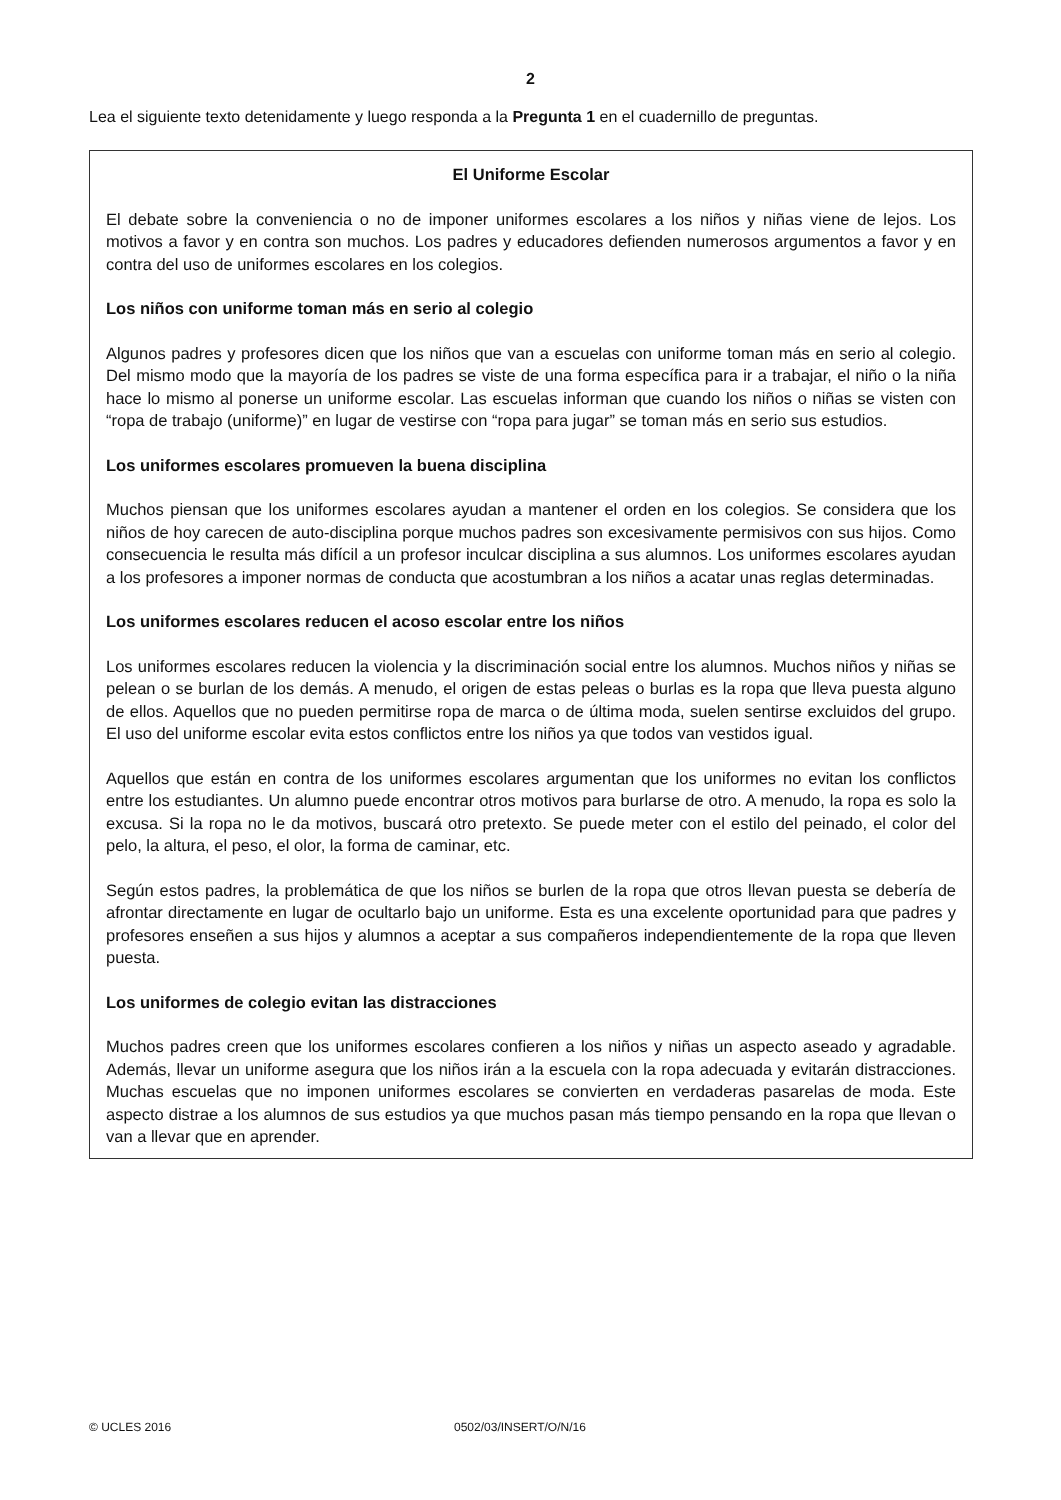2
Lea el siguiente texto detenidamente y luego responda a la Pregunta 1 en el cuadernillo de preguntas.
El Uniforme Escolar
El debate sobre la conveniencia o no de imponer uniformes escolares a los niños y niñas viene de lejos. Los motivos a favor y en contra son muchos. Los padres y educadores defienden numerosos argumentos a favor y en contra del uso de uniformes escolares en los colegios.
Los niños con uniforme toman más en serio al colegio
Algunos padres y profesores dicen que los niños que van a escuelas con uniforme toman más en serio al colegio. Del mismo modo que la mayoría de los padres se viste de una forma específica para ir a trabajar, el niño o la niña hace lo mismo al ponerse un uniforme escolar. Las escuelas informan que cuando los niños o niñas se visten con “ropa de trabajo (uniforme)” en lugar de vestirse con “ropa para jugar” se toman más en serio sus estudios.
Los uniformes escolares promueven la buena disciplina
Muchos piensan que los uniformes escolares ayudan a mantener el orden en los colegios. Se considera que los niños de hoy carecen de auto-disciplina porque muchos padres son excesivamente permisivos con sus hijos. Como consecuencia le resulta más difícil a un profesor inculcar disciplina a sus alumnos. Los uniformes escolares ayudan a los profesores a imponer normas de conducta que acostumbran a los niños a acatar unas reglas determinadas.
Los uniformes escolares reducen el acoso escolar entre los niños
Los uniformes escolares reducen la violencia y la discriminación social entre los alumnos. Muchos niños y niñas se pelean o se burlan de los demás. A menudo, el origen de estas peleas o burlas es la ropa que lleva puesta alguno de ellos. Aquellos que no pueden permitirse ropa de marca o de última moda, suelen sentirse excluidos del grupo. El uso del uniforme escolar evita estos conflictos entre los niños ya que todos van vestidos igual.
Aquellos que están en contra de los uniformes escolares argumentan que los uniformes no evitan los conflictos entre los estudiantes. Un alumno puede encontrar otros motivos para burlarse de otro. A menudo, la ropa es solo la excusa. Si la ropa no le da motivos, buscará otro pretexto. Se puede meter con el estilo del peinado, el color del pelo, la altura, el peso, el olor, la forma de caminar, etc.
Según estos padres, la problemática de que los niños se burlen de la ropa que otros llevan puesta se debería de afrontar directamente en lugar de ocultarlo bajo un uniforme. Esta es una excelente oportunidad para que padres y profesores enseñen a sus hijos y alumnos a aceptar a sus compañeros independientemente de la ropa que lleven puesta.
Los uniformes de colegio evitan las distracciones
Muchos padres creen que los uniformes escolares confieren a los niños y niñas un aspecto aseado y agradable. Además, llevar un uniforme asegura que los niños irán a la escuela con la ropa adecuada y evitarán distracciones. Muchas escuelas que no imponen uniformes escolares se convierten en verdaderas pasarelas de moda. Este aspecto distrae a los alumnos de sus estudios ya que muchos pasan más tiempo pensando en la ropa que llevan o van a llevar que en aprender.
© UCLES 2016 0502/03/INSERT/O/N/16